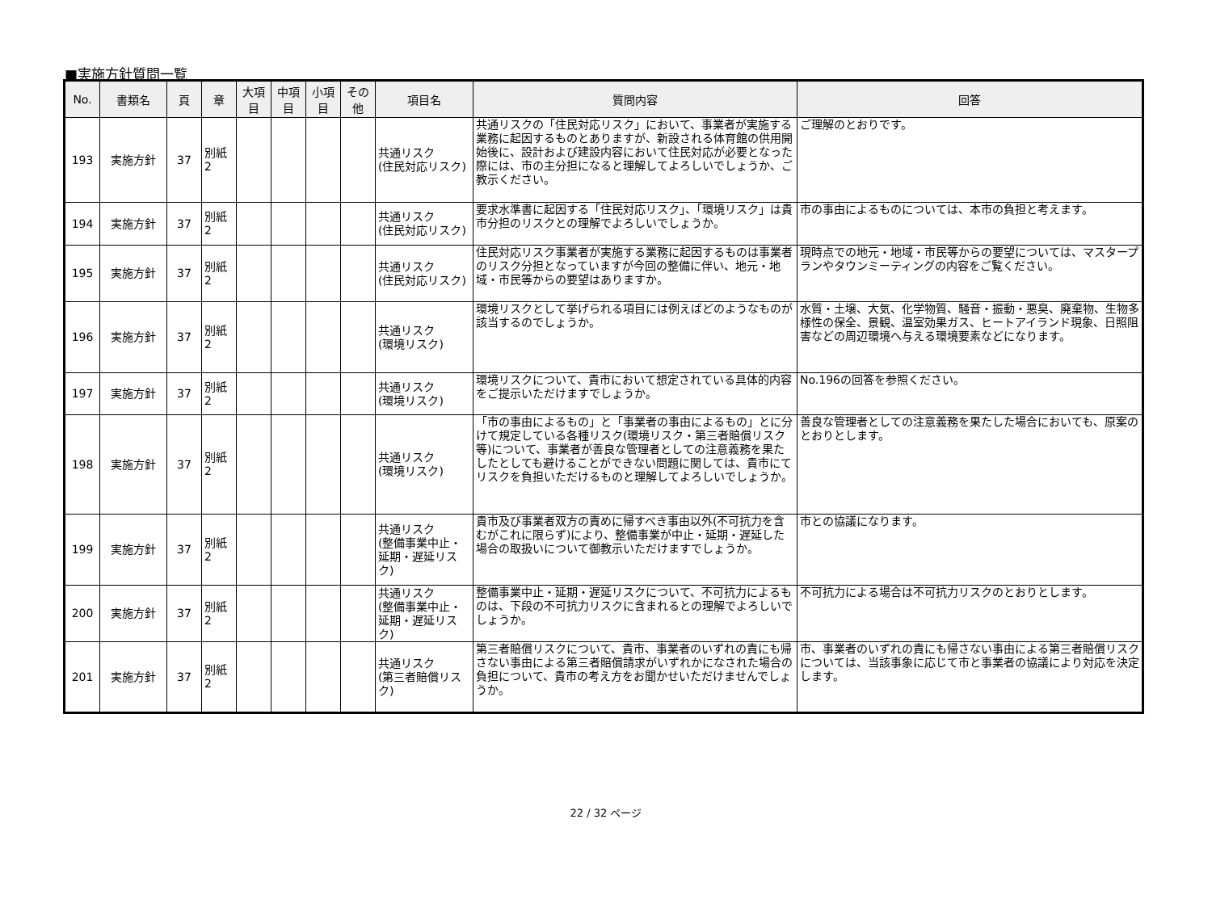■実施方針質問一覧
| No. | 書類名 | 頁 | 章 | 大項目 | 中項目 | 小項目 | その他 | 項目名 | 質問内容 | 回答 |
| --- | --- | --- | --- | --- | --- | --- | --- | --- | --- | --- |
| 193 | 実施方針 | 37 | 別紙2 | | | | | 共通リスク (住民対応リスク) | 共通リスクの「住民対応リスク」において、事業者が実施する業務に起因するものとありますが、新設される体育館の供用開始後に、設計および建設内容において住民対応が必要となった際には、市の主分担になると理解してよろしいでしょうか、ご教示ください。 | ご理解のとおりです。 |
| 194 | 実施方針 | 37 | 別紙2 | | | | | 共通リスク (住民対応リスク) | 要求水準書に起因する「住民対応リスク」、「環境リスク」は貴市分担のリスクとの理解でよろしいでしょうか。 | 市の事由によるものについては、本市の負担と考えます。 |
| 195 | 実施方針 | 37 | 別紙2 | | | | | 共通リスク (住民対応リスク) | 住民対応リスク事業者が実施する業務に起因するものは事業者のリスク分担となっていますが今回の整備に伴い、地元・地域・市民等からの要望はありますか。 | 現時点での地元・地域・市民等からの要望については、マスタープランやタウンミーティングの内容をご覧ください。 |
| 196 | 実施方針 | 37 | 別紙2 | | | | | 共通リスク (環境リスク) | 環境リスクとして挙げられる項目には例えばどのようなものが該当するのでしょうか。 | 水質・土壌、大気、化学物質、騒音・振動・悪臭、廃棄物、生物多様性の保全、景観、温室効果ガス、ヒートアイランド現象、日照阻害などの周辺環境へ与える環境要素などになります。 |
| 197 | 実施方針 | 37 | 別紙2 | | | | | 共通リスク (環境リスク) | 環境リスクについて、貴市において想定されている具体的内容をご提示いただけますでしょうか。 | No.196の回答を参照ください。 |
| 198 | 実施方針 | 37 | 別紙2 | | | | | 共通リスク (環境リスク) | 「市の事由によるもの」と「事業者の事由によるもの」とに分けて規定している各種リスク(環境リスク・第三者賠償リスク等)について、事業者が善良な管理者としての注意義務を果たしたとしても避けることができない問題に関しては、貴市にてリスクを負担いただけるものと理解してよろしいでしょうか。 | 善良な管理者としての注意義務を果たした場合においても、原案のとおりとします。 |
| 199 | 実施方針 | 37 | 別紙2 | | | | | 共通リスク (整備事業中止・延期・遅延リスク) | 貴市及び事業者双方の責めに帰すべき事由以外(不可抗力を含むがこれに限らず)により、整備事業が中止・延期・遅延した場合の取扱いについて御教示いただけますでしょうか。 | 市との協議になります。 |
| 200 | 実施方針 | 37 | 別紙2 | | | | | 共通リスク (整備事業中止・延期・遅延リスク) | 整備事業中止・延期・遅延リスクについて、不可抗力によるものは、下段の不可抗力リスクに含まれるとの理解でよろしいでしょうか。 | 不可抗力による場合は不可抗力リスクのとおりとします。 |
| 201 | 実施方針 | 37 | 別紙2 | | | | | 共通リスク (第三者賠償リスク) | 第三者賠償リスクについて、貴市、事業者のいずれの責にも帰さない事由による第三者賠償請求がいずれかになされた場合の負担について、貴市の考え方をお聞かせいただけませんでしょうか。 | 市、事業者のいずれの責にも帰さない事由による第三者賠償リスクについては、当該事象に応じて市と事業者の協議により対応を決定します。 |
22 / 32 ページ